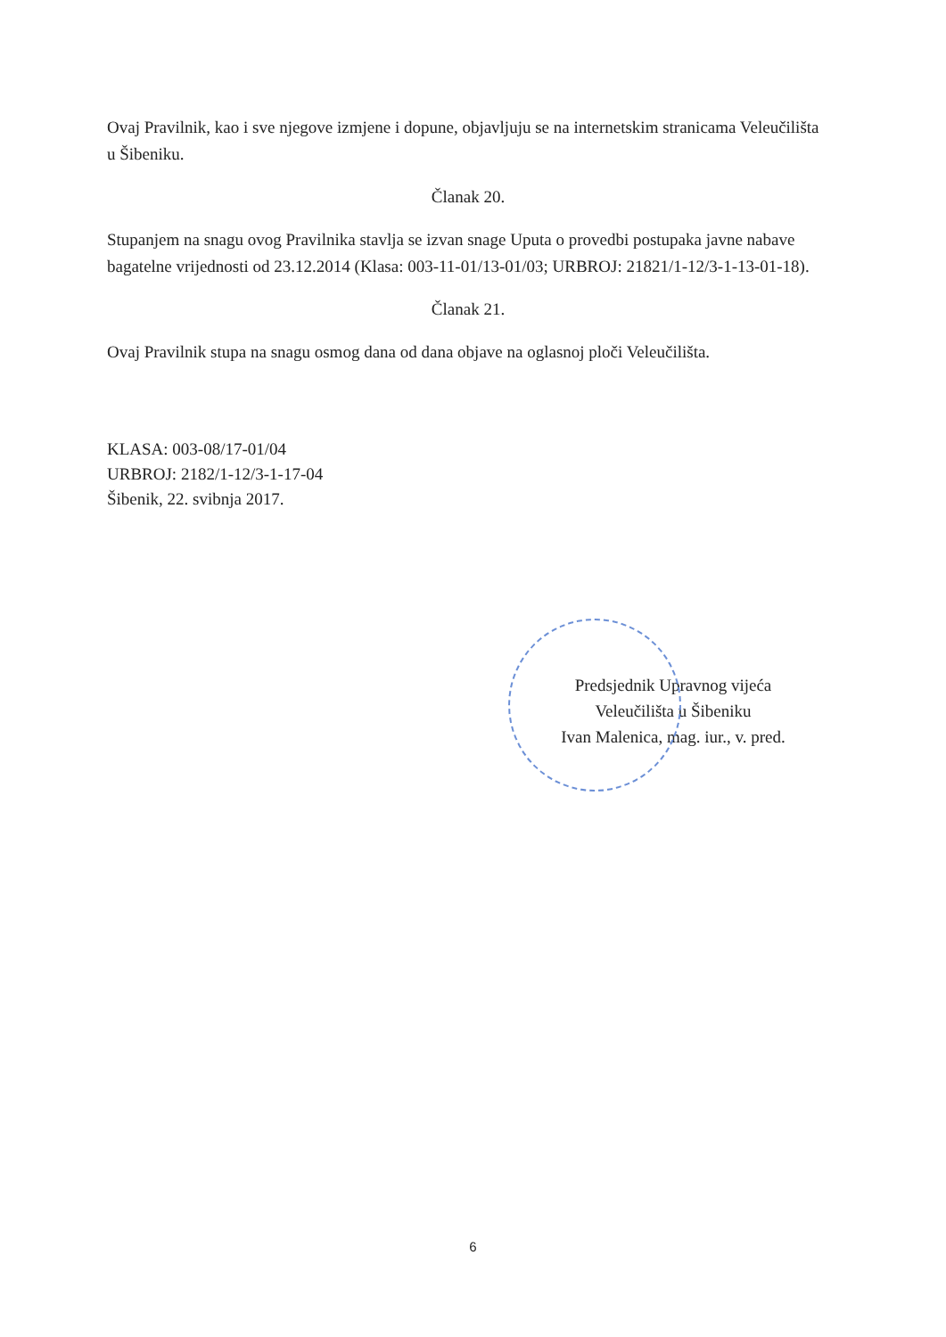Ovaj Pravilnik, kao i sve njegove izmjene i dopune, objavljuju se na internetskim stranicama Veleučilišta u Šibeniku.
Članak 20.
Stupanjem na snagu ovog Pravilnika stavlja se izvan snage Uputa o provedbi postupaka javne nabave bagatelne vrijednosti od 23.12.2014 (Klasa: 003-11-01/13-01/03; URBROJ: 21821/1-12/3-1-13-01-18).
Članak 21.
Ovaj Pravilnik stupa na snagu osmog dana od dana objave na oglasnoj ploči Veleučilišta.
KLASA: 003-08/17-01/04
URBROJ: 2182/1-12/3-1-17-04
Šibenik, 22. svibnja 2017.
Predsjednik Upravnog vijeća
Veleučilišta u Šibeniku
Ivan Malenica, mag. iur., v. pred.
6